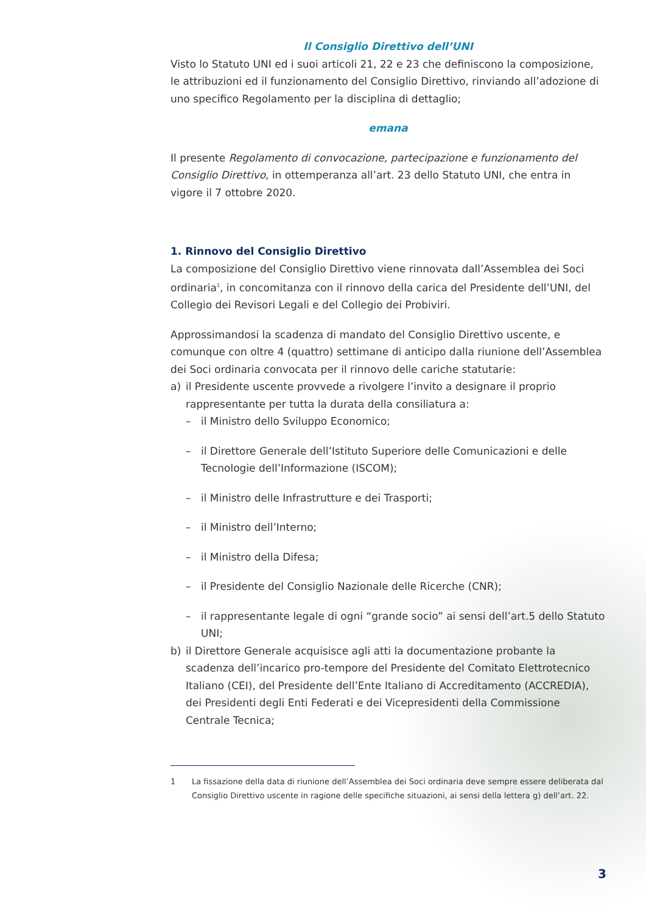Il Consiglio Direttivo dell’UNI
Visto lo Statuto UNI ed i suoi articoli 21, 22 e 23 che definiscono la composizione, le attribuzioni ed il funzionamento del Consiglio Direttivo, rinviando all’adozione di uno specifico Regolamento per la disciplina di dettaglio;
emana
Il presente Regolamento di convocazione, partecipazione e funzionamento del Consiglio Direttivo, in ottemperanza all’art. 23 dello Statuto UNI, che entra in vigore il 7 ottobre 2020.
1. Rinnovo del Consiglio Direttivo
La composizione del Consiglio Direttivo viene rinnovata dall’Assemblea dei Soci ordinaria<sup>1</sup>, in concomitanza con il rinnovo della carica del Presidente dell’UNI, del Collegio dei Revisori Legali e del Collegio dei Probiviri.
Approssimandosi la scadenza di mandato del Consiglio Direttivo uscente, e comunque con oltre 4 (quattro) settimane di anticipo dalla riunione dell’Assemblea dei Soci ordinaria convocata per il rinnovo delle cariche statutarie:
a) il Presidente uscente provvede a rivolgere l’invito a designare il proprio rappresentante per tutta la durata della consiliatura a:
– il Ministro dello Sviluppo Economico;
– il Direttore Generale dell’Istituto Superiore delle Comunicazioni e delle Tecnologie dell’Informazione (ISCOM);
– il Ministro delle Infrastrutture e dei Trasporti;
– il Ministro dell’Interno;
– il Ministro della Difesa;
– il Presidente del Consiglio Nazionale delle Ricerche (CNR);
– il rappresentante legale di ogni “grande socio” ai sensi dell’art.5 dello Statuto UNI;
b) il Direttore Generale acquisisce agli atti la documentazione probante la scadenza dell’incarico pro-tempore del Presidente del Comitato Elettrotecnico Italiano (CEI), del Presidente dell’Ente Italiano di Accreditamento (ACCREDIA), dei Presidenti degli Enti Federati e dei Vicepresidenti della Commissione Centrale Tecnica;
1 La fissazione della data di riunione dell’Assemblea dei Soci ordinaria deve sempre essere deliberata dal Consiglio Direttivo uscente in ragione delle specifiche situazioni, ai sensi della lettera g) dell’art. 22.
3